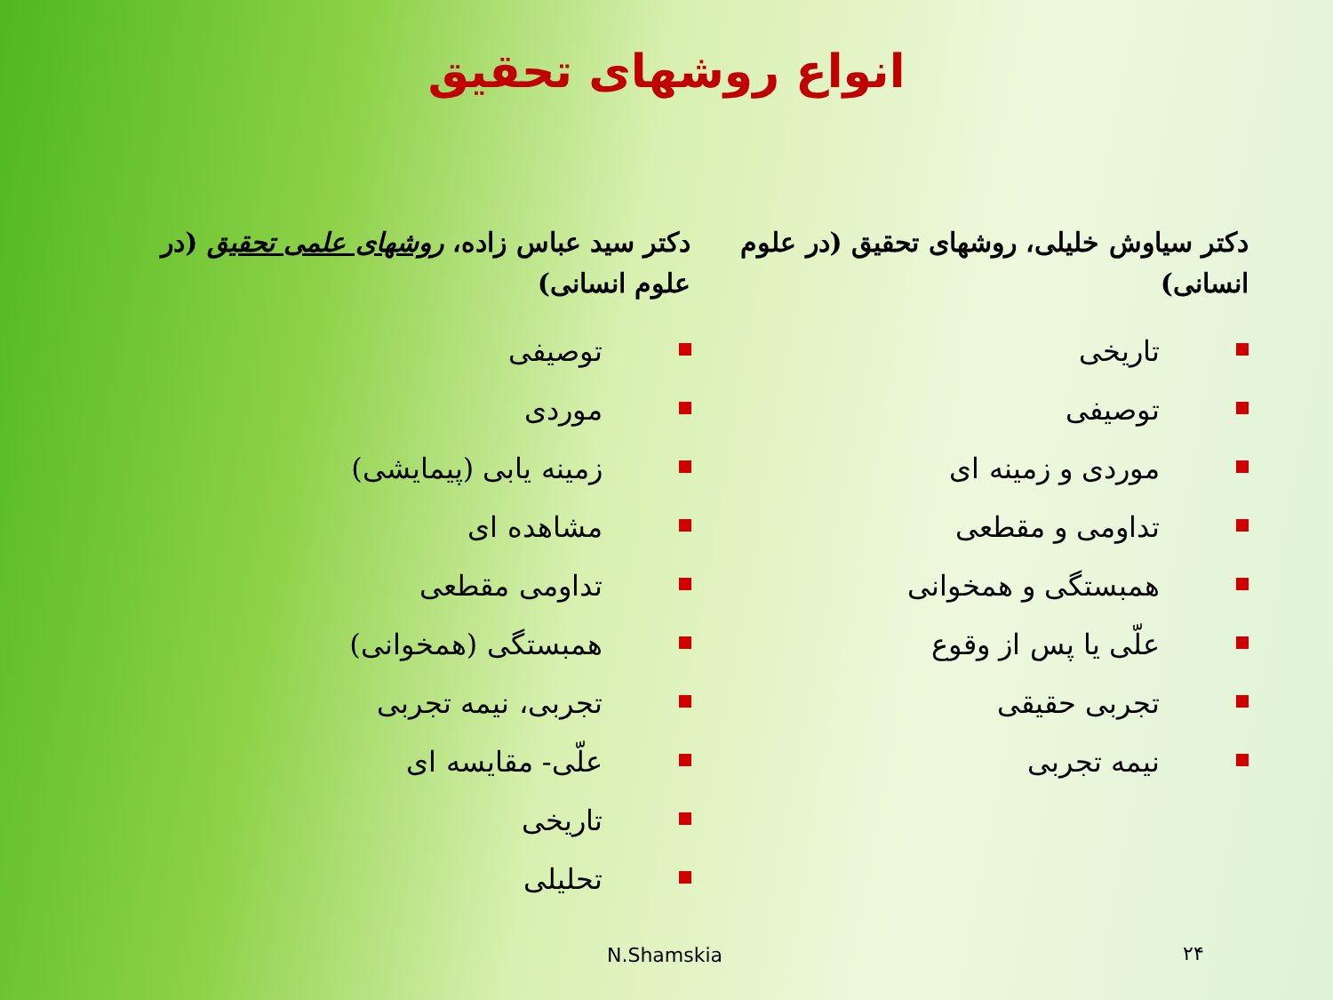انواع روشهای تحقیق
دکتر سیاوش خلیلی، روشهای تحقیق (در علوم انسانی)
تاریخی
توصیفی
موردی و زمینه ای
تداومی و مقطعی
همبستگی و همخوانی
علّی یا پس از وقوع
تجربی حقیقی
نیمه تجربی
دکتر سید عباس زاده، روشهای علمی تحقیق (در علوم انسانی)
توصیفی
موردی
زمینه یابی (پیمایشی)
مشاهده ای
تداومی مقطعی
همبستگی (همخوانی)
تجربی، نیمه تجربی
علّی- مقایسه ای
تاریخی
تحلیلی
N.Shamskia ۲۴